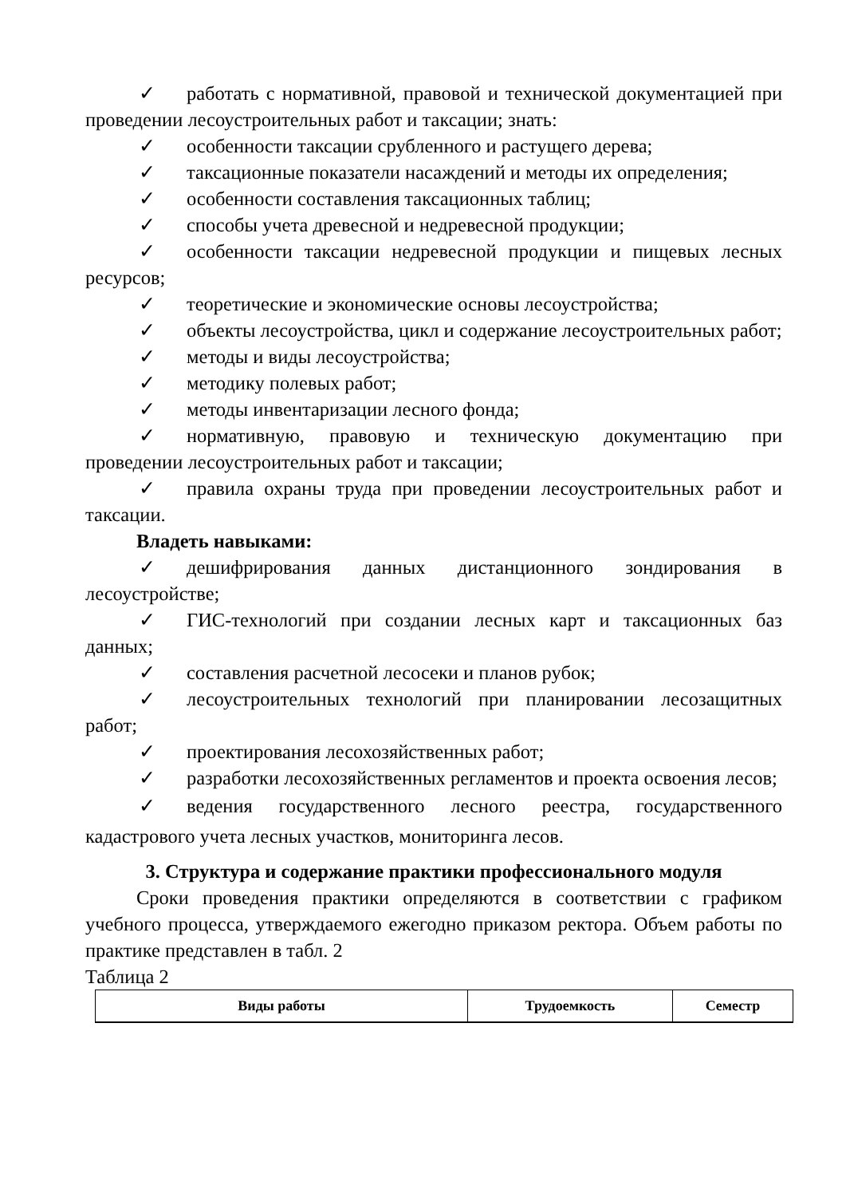✓ работать с нормативной, правовой и технической документацией при проведении лесоустроительных работ и таксации; знать:
✓ особенности таксации срубленного и растущего дерева;
✓ таксационные показатели насаждений и методы их определения;
✓ особенности составления таксационных таблиц;
✓ способы учета древесной и недревесной продукции;
✓ особенности таксации недревесной продукции и пищевых лесных ресурсов;
✓ теоретические и экономические основы лесоустройства;
✓ объекты лесоустройства, цикл и содержание лесоустроительных работ;
✓ методы и виды лесоустройства;
✓ методику полевых работ;
✓ методы инвентаризации лесного фонда;
✓ нормативную, правовую и техническую документацию при проведении лесоустроительных работ и таксации;
✓ правила охраны труда при проведении лесоустроительных работ и таксации.
Владеть навыками:
✓ дешифрирования данных дистанционного зондирования в лесоустройстве;
✓ ГИС-технологий при создании лесных карт и таксационных баз данных;
✓ составления расчетной лесосеки и планов рубок;
✓ лесоустроительных технологий при планировании лесозащитных работ;
✓ проектирования лесохозяйственных работ;
✓ разработки лесохозяйственных регламентов и проекта освоения лесов;
✓ ведения государственного лесного реестра, государственного кадастрового учета лесных участков, мониторинга лесов.
3. Структура и содержание практики профессионального модуля
Сроки проведения практики определяются в соответствии с графиком учебного процесса, утверждаемого ежегодно приказом ректора. Объем работы по практике представлен в табл. 2
Таблица 2
| Виды работы | Трудоемкость | Семестр |